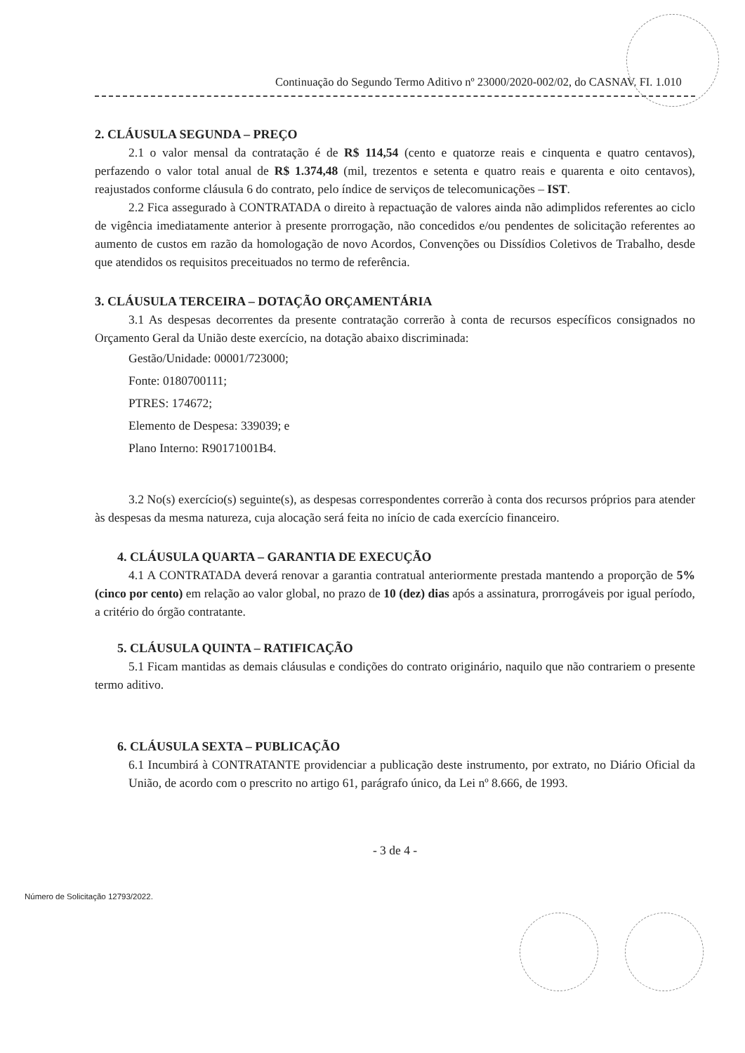Continuação do Segundo Termo Aditivo nº 23000/2020-002/02, do CASNAV. FI. 1.010
2. CLÁUSULA SEGUNDA – PREÇO
2.1 o valor mensal da contratação é de R$ 114,54 (cento e quatorze reais e cinquenta e quatro centavos), perfazendo o valor total anual de R$ 1.374,48 (mil, trezentos e setenta e quatro reais e quarenta e oito centavos), reajustados conforme cláusula 6 do contrato, pelo índice de serviços de telecomunicações – IST.
2.2 Fica assegurado à CONTRATADA o direito à repactuação de valores ainda não adimplidos referentes ao ciclo de vigência imediatamente anterior à presente prorrogação, não concedidos e/ou pendentes de solicitação referentes ao aumento de custos em razão da homologação de novo Acordos, Convenções ou Dissídios Coletivos de Trabalho, desde que atendidos os requisitos preceituados no termo de referência.
3. CLÁUSULA TERCEIRA – DOTAÇÃO ORÇAMENTÁRIA
3.1 As despesas decorrentes da presente contratação correrão à conta de recursos específicos consignados no Orçamento Geral da União deste exercício, na dotação abaixo discriminada:
Gestão/Unidade: 00001/723000;
Fonte: 0180700111;
PTRES: 174672;
Elemento de Despesa: 339039; e
Plano Interno: R90171001B4.
3.2 No(s) exercício(s) seguinte(s), as despesas correspondentes correrão à conta dos recursos próprios para atender às despesas da mesma natureza, cuja alocação será feita no início de cada exercício financeiro.
4. CLÁUSULA QUARTA – GARANTIA DE EXECUÇÃO
4.1 A CONTRATADA deverá renovar a garantia contratual anteriormente prestada mantendo a proporção de 5% (cinco por cento) em relação ao valor global, no prazo de 10 (dez) dias após a assinatura, prorrogáveis por igual período, a critério do órgão contratante.
5. CLÁUSULA QUINTA – RATIFICAÇÃO
5.1 Ficam mantidas as demais cláusulas e condições do contrato originário, naquilo que não contrariem o presente termo aditivo.
6. CLÁUSULA SEXTA – PUBLICAÇÃO
6.1 Incumbirá à CONTRATANTE providenciar a publicação deste instrumento, por extrato, no Diário Oficial da União, de acordo com o prescrito no artigo 61, parágrafo único, da Lei nº 8.666, de 1993.
- 3 de 4 -
Número de Solicitação 12793/2022.